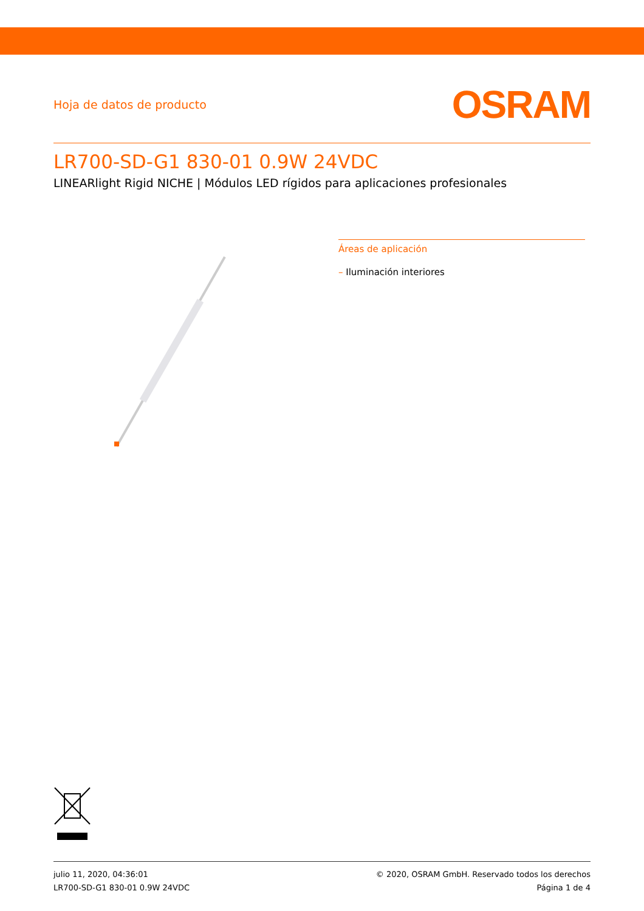Hoja de datos de producto
OSRAM
LR700-SD-G1 830-01 0.9W 24VDC
LINEARlight Rigid NICHE | Módulos LED rígidos para aplicaciones profesionales
Áreas de aplicación
– Iluminación interiores
julio 11, 2020, 04:36:01
LR700-SD-G1 830-01 0.9W 24VDC
© 2020, OSRAM GmbH. Reservado todos los derechos
Página 1 de 4